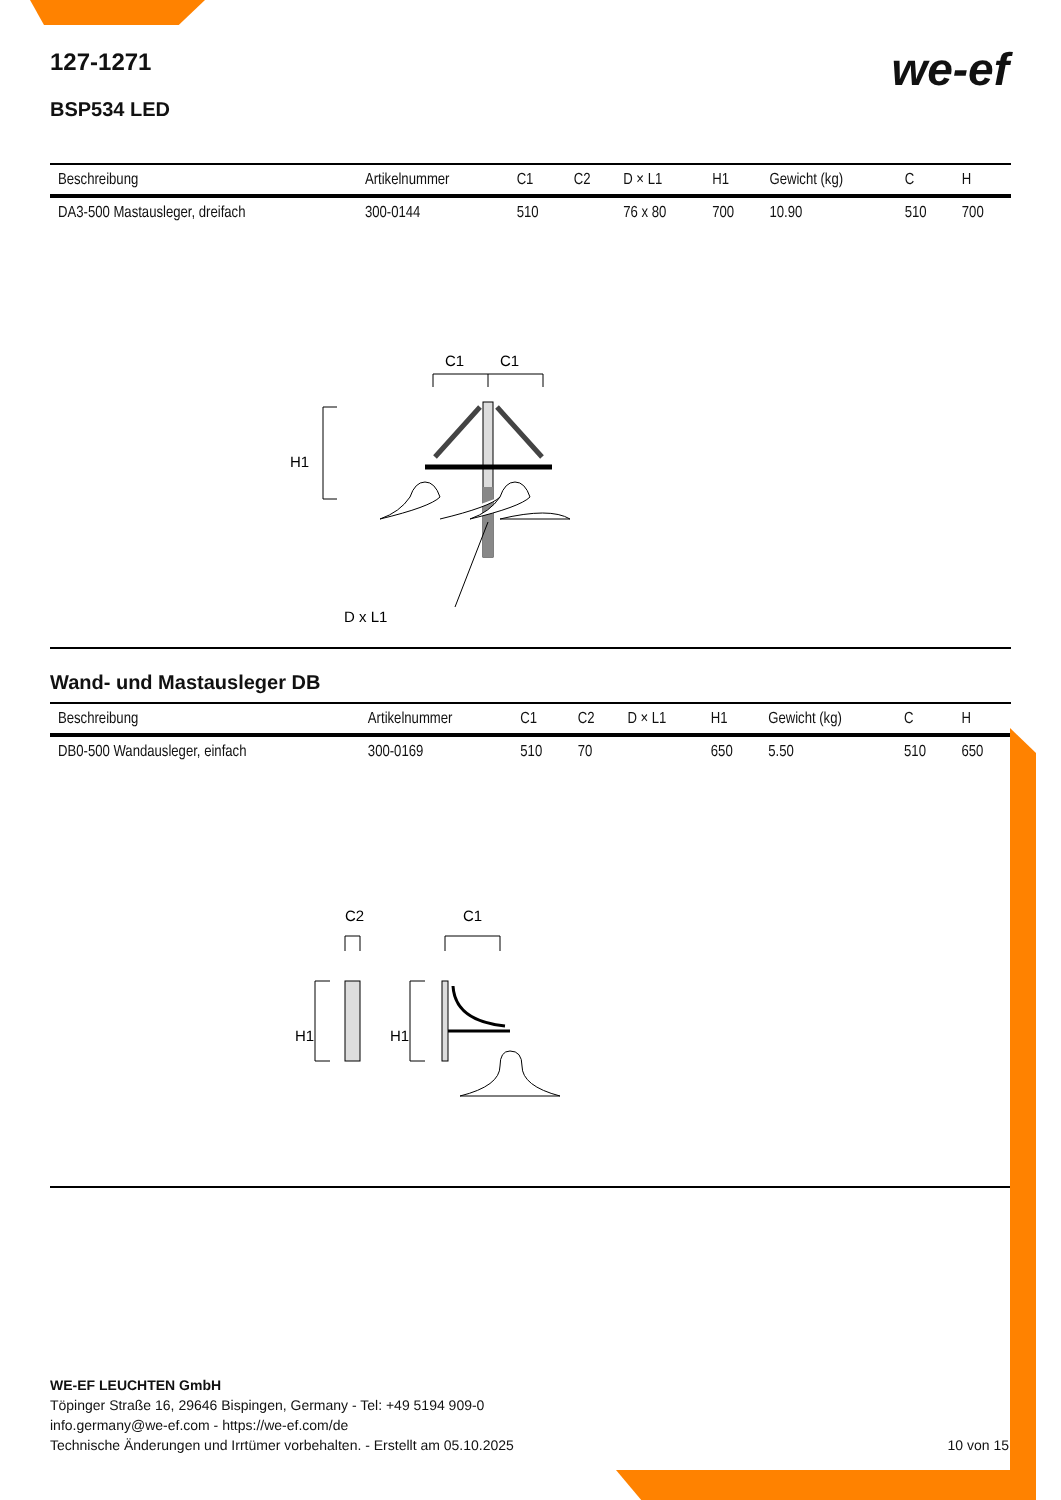we-ef
127-1271
BSP534 LED
| Beschreibung | Artikelnummer | C1 | C2 | D × L1 | H1 | Gewicht (kg) | C | H |
| --- | --- | --- | --- | --- | --- | --- | --- | --- |
| DA3-500 Mastausleger, dreifach | 300-0144 | 510 | | 76 x 80 | 700 | 10.90 | 510 | 700 |
C1
C1
H1
D x L1
Wand- und Mastausleger DB
| Beschreibung | Artikelnummer | C1 | C2 | D × L1 | H1 | Gewicht (kg) | C | H |
| --- | --- | --- | --- | --- | --- | --- | --- | --- |
| DB0-500 Wandausleger, einfach | 300-0169 | 510 | 70 | | 650 | 5.50 | 510 | 650 |
C2
C1
H1
H1
WE-EF LEUCHTEN GmbH
Töpinger Straße 16, 29646 Bispingen, Germany - Tel: +49 5194 909-0
info.germany@we-ef.com - https://we-ef.com/de
Technische Änderungen und Irrtümer vorbehalten. - Erstellt am 05.10.2025 10 von 15